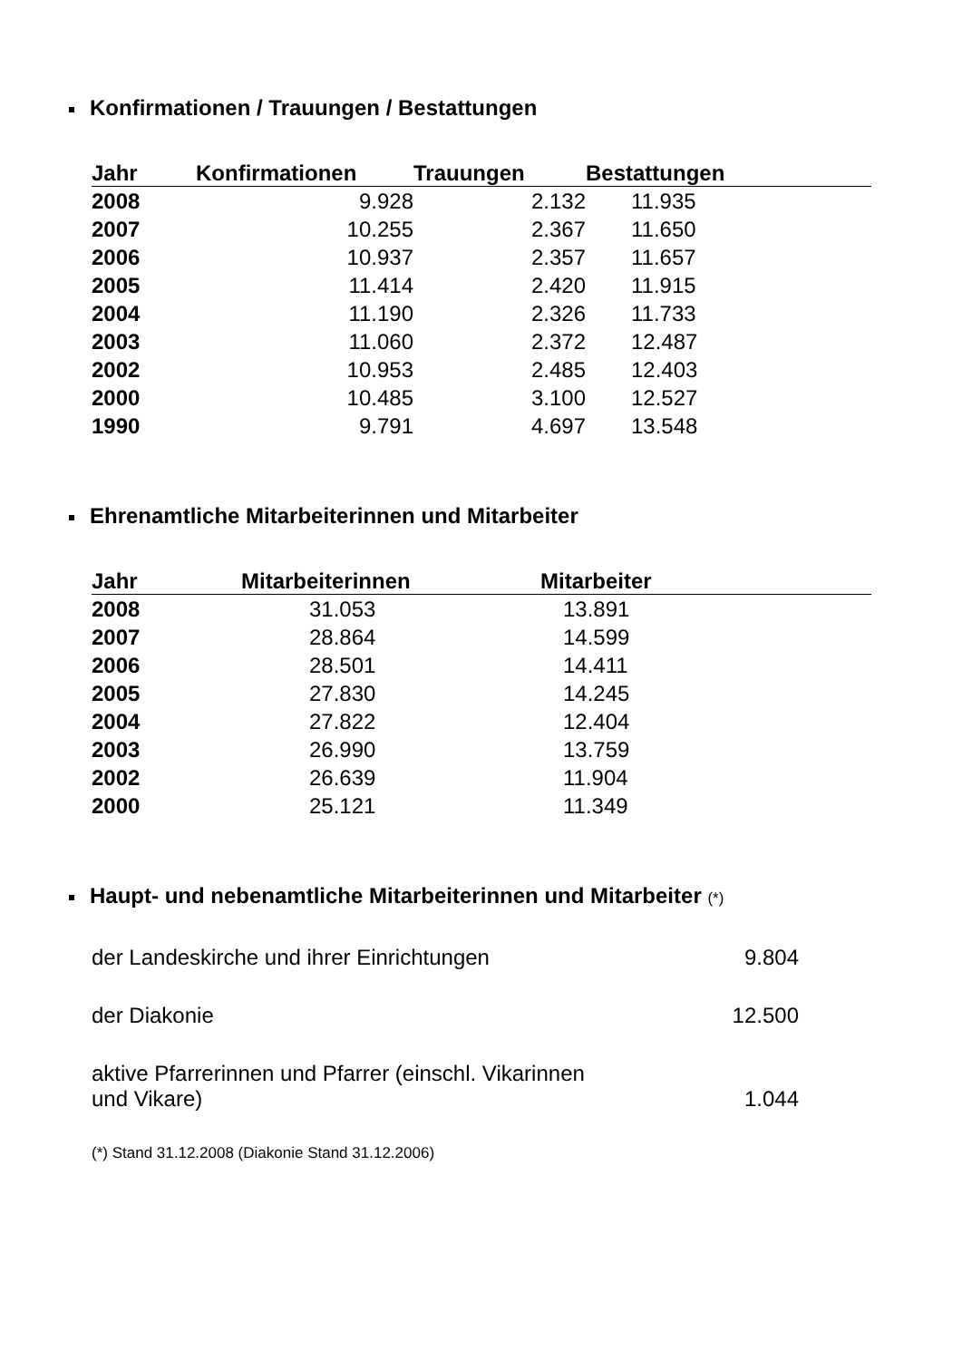Konfirmationen / Trauungen / Bestattungen
| Jahr | Konfirmationen | Trauungen | Bestattungen |
| --- | --- | --- | --- |
| 2008 | 9.928 | 2.132 | 11.935 |
| 2007 | 10.255 | 2.367 | 11.650 |
| 2006 | 10.937 | 2.357 | 11.657 |
| 2005 | 11.414 | 2.420 | 11.915 |
| 2004 | 11.190 | 2.326 | 11.733 |
| 2003 | 11.060 | 2.372 | 12.487 |
| 2002 | 10.953 | 2.485 | 12.403 |
| 2000 | 10.485 | 3.100 | 12.527 |
| 1990 | 9.791 | 4.697 | 13.548 |
Ehrenamtliche Mitarbeiterinnen und Mitarbeiter
| Jahr | Mitarbeiterinnen | Mitarbeiter |
| --- | --- | --- |
| 2008 | 31.053 | 13.891 |
| 2007 | 28.864 | 14.599 |
| 2006 | 28.501 | 14.411 |
| 2005 | 27.830 | 14.245 |
| 2004 | 27.822 | 12.404 |
| 2003 | 26.990 | 13.759 |
| 2002 | 26.639 | 11.904 |
| 2000 | 25.121 | 11.349 |
Haupt- und nebenamtliche Mitarbeiterinnen und Mitarbeiter (*)
der Landeskirche und ihrer Einrichtungen 9.804
der Diakonie 12.500
aktive Pfarrerinnen und Pfarrer (einschl. Vikarinnen
und Vikare) 1.044
(*) Stand 31.12.2008 (Diakonie Stand 31.12.2006)